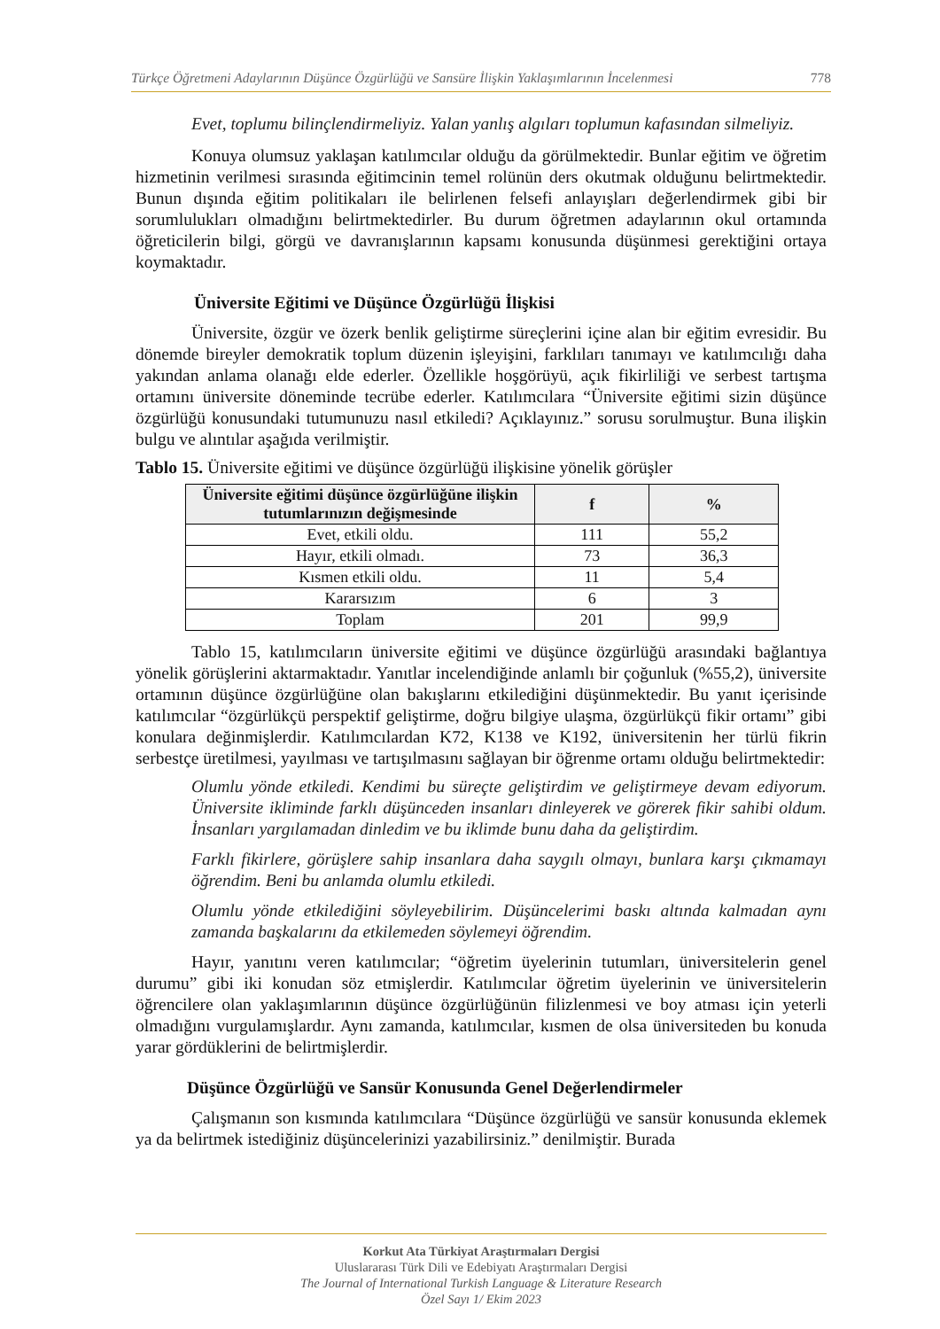Türkçe Öğretmeni Adaylarının Düşünce Özgürlüğü ve Sansüre İlişkin Yaklaşımlarının İncelenmesi 778
Evet, toplumu bilinçlendirmeliyiz. Yalan yanlış algıları toplumun kafasından silmeliyiz.
Konuya olumsuz yaklaşan katılımcılar olduğu da görülmektedir. Bunlar eğitim ve öğretim hizmetinin verilmesi sırasında eğitimcinin temel rolünün ders okutmak olduğunu belirtmektedir. Bunun dışında eğitim politikaları ile belirlenen felsefi anlayışları değerlendirmek gibi bir sorumlulukları olmadığını belirtmektedirler. Bu durum öğretmen adaylarının okul ortamında öğreticilerin bilgi, görgü ve davranışlarının kapsamı konusunda düşünmesi gerektiğini ortaya koymaktadır.
Üniversite Eğitimi ve Düşünce Özgürlüğü İlişkisi
Üniversite, özgür ve özerk benlik geliştirme süreçlerini içine alan bir eğitim evresidir. Bu dönemde bireyler demokratik toplum düzenin işleyişini, farklıları tanımayı ve katılımcılığı daha yakından anlama olanağı elde ederler. Özellikle hoşgörüyü, açık fikirliliği ve serbest tartışma ortamını üniversite döneminde tecrübe ederler. Katılımcılara “Üniversite eğitimi sizin düşünce özgürlüğü konusundaki tutumunuzu nasıl etkiledi? Açıklayınız.” sorusu sorulmuştur. Buna ilişkin bulgu ve alıntılar aşağıda verilmiştir.
Tablo 15. Üniversite eğitimi ve düşünce özgürlüğü ilişkisine yönelik görüşler
| Üniversite eğitimi düşünce özgürlüğüne ilişkin tutumlarınızın değişmesinde | f | % |
| --- | --- | --- |
| Evet, etkili oldu. | 111 | 55,2 |
| Hayır, etkili olmadı. | 73 | 36,3 |
| Kısmen etkili oldu. | 11 | 5,4 |
| Kararsızım | 6 | 3 |
| Toplam | 201 | 99,9 |
Tablo 15, katılımcıların üniversite eğitimi ve düşünce özgürlüğü arasındaki bağlantıya yönelik görüşlerini aktarmaktadır. Yanıtlar incelendiğinde anlamlı bir çoğunluk (%55,2), üniversite ortamının düşünce özgürlüğüne olan bakışlarını etkilediğini düşünmektedir. Bu yanıt içerisinde katılımcılar “özgürlükçü perspektif geliştirme, doğru bilgiye ulaşma, özgürlükçü fikir ortamı” gibi konulara değinmişlerdir. Katılımcılardan K72, K138 ve K192, üniversitenin her türlü fikrin serbestçe üretilmesi, yayılması ve tartışılmasını sağlayan bir öğrenme ortamı olduğu belirtmektedir:
Olumlu yönde etkiledi. Kendimi bu süreçte geliştirdim ve geliştirmeye devam ediyorum. Üniversite ikliminde farklı düşünceden insanları dinleyerek ve görerek fikir sahibi oldum. İnsanları yargılamadan dinledim ve bu iklimde bunu daha da geliştirdim.
Farklı fikirlere, görüşlere sahip insanlara daha saygılı olmayı, bunlara karşı çıkmamayı öğrendim. Beni bu anlamda olumlu etkiledi.
Olumlu yönde etkilediğini söyleyebilirim. Düşüncelerimi baskı altında kalmadan aynı zamanda başkalarını da etkilemeden söylemeyi öğrendim.
Hayır, yanıtını veren katılımcılar; “öğretim üyelerinin tutumları, üniversitelerin genel durumu” gibi iki konudan söz etmişlerdir. Katılımcılar öğretim üyelerinin ve üniversitelerin öğrencilere olan yaklaşımlarının düşünce özgürlüğünün filizlenmesi ve boy atması için yeterli olmadığını vurgulamışlardır. Aynı zamanda, katılımcılar, kısmen de olsa üniversiteden bu konuda yarar gördüklerini de belirtmişlerdir.
Düşünce Özgürlüğü ve Sansür Konusunda Genel Değerlendirmeler
Çalışmanın son kısmında katılımcılara “Düşünce özgürlüğü ve sansür konusunda eklemek ya da belirtmek istediğiniz düşüncelerinizi yazabilirsiniz.” denilmiştir. Burada
Korkut Ata Türkiyat Araştırmaları Dergisi
Uluslararası Türk Dili ve Edebiyatı Araştırmaları Dergisi
The Journal of International Turkish Language & Literature Research
Özel Sayı 1/ Ekim 2023